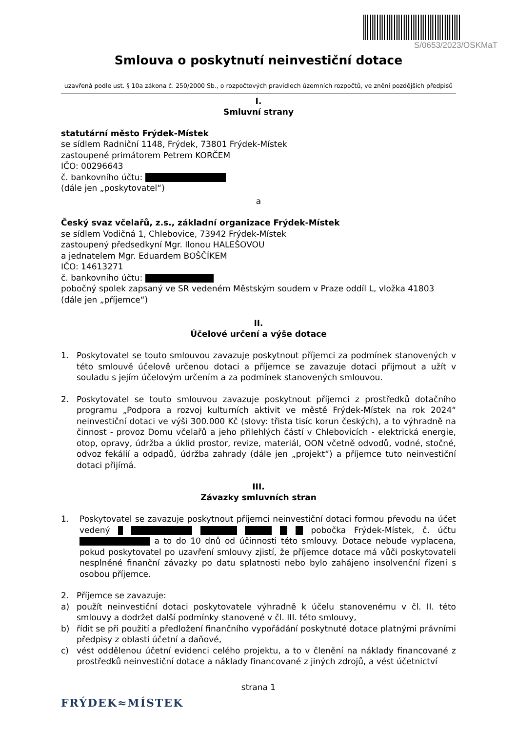S/0653/2023/OSKMaT
Smlouva o poskytnutí neinvestiční dotace
uzavřená podle ust. § 10a zákona č. 250/2000 Sb., o rozpočtových pravidlech územních rozpočtů, ve znění pozdějších předpisů
I.
Smluvní strany
statutární město Frýdek-Místek
se sídlem Radniční 1148, Frýdek, 73801 Frýdek-Místek
zastoupené primátorem Petrem KORČEM
IČO: 00296643
č. bankovního účtu:
(dále jen „poskytovatel“)
a
Český svaz včelařů, z.s., základní organizace Frýdek-Místek
se sídlem Vodičná 1, Chlebovice, 73942 Frýdek-Místek
zastoupený předsedkyní Mgr. Ilonou HALEŠOVOU
a jednatelem Mgr. Eduardem BOŠČÍKEM
IČO: 14613271
č. bankovního účtu:
pobočný spolek zapsaný ve SR vedeném Městským soudem v Praze oddíl L, vložka 41803
(dále jen „příjemce“)
II.
Účelové určení a výše dotace
1. Poskytovatel se touto smlouvou zavazuje poskytnout příjemci za podmínek stanovených v této smlouvě účelově určenou dotaci a příjemce se zavazuje dotaci přijmout a užít v souladu s jejím účelovým určením a za podmínek stanovených smlouvou.
2. Poskytovatel se touto smlouvou zavazuje poskytnout příjemci z prostředků dotačního programu „Podpora a rozvoj kulturních aktivit ve městě Frýdek-Místek na rok 2024“ neinvestiční dotaci ve výši 300.000 Kč (slovy: třista tisíc korun českých), a to výhradně na činnost - provoz Domu včelařů a jeho přilehlých částí v Chlebovicích - elektrická energie, otop, opravy, údržba a úklid prostor, revize, materiál, OON včetně odvodů, vodné, stočné, odvoz fekálií a odpadů, údržba zahrady (dále jen „projekt“) a příjemce tuto neinvestiční dotaci přijímá.
III.
Závazky smluvních stran
1. Poskytovatel se zavazuje poskytnout příjemci neinvestiční dotaci formou převodu na účet vedený pobočka Frýdek-Místek, č. účtu a to do 10 dnů od účinnosti této smlouvy. Dotace nebude vyplacena, pokud poskytovatel po uzavření smlouvy zjistí, že příjemce dotace má vůči poskytovateli nesplněné finanční závazky po datu splatnosti nebo bylo zahájeno insolvenční řízení s osobou příjemce.
2. Příjemce se zavazuje:
a) použít neinvestiční dotaci poskytovatele výhradně k účelu stanovenému v čl. II. této smlouvy a dodržet další podmínky stanovené v čl. III. této smlouvy,
b) řídit se při použití a předložení finančního vypořádání poskytnuté dotace platnými právními předpisy z oblasti účetní a daňové,
c) vést oddělenou účetní evidenci celého projektu, a to v členění na náklady financované z prostředků neinvestiční dotace a náklady financované z jiných zdrojů, a vést účetnictví
strana 1
FRÝDEK≈MÍSTEK